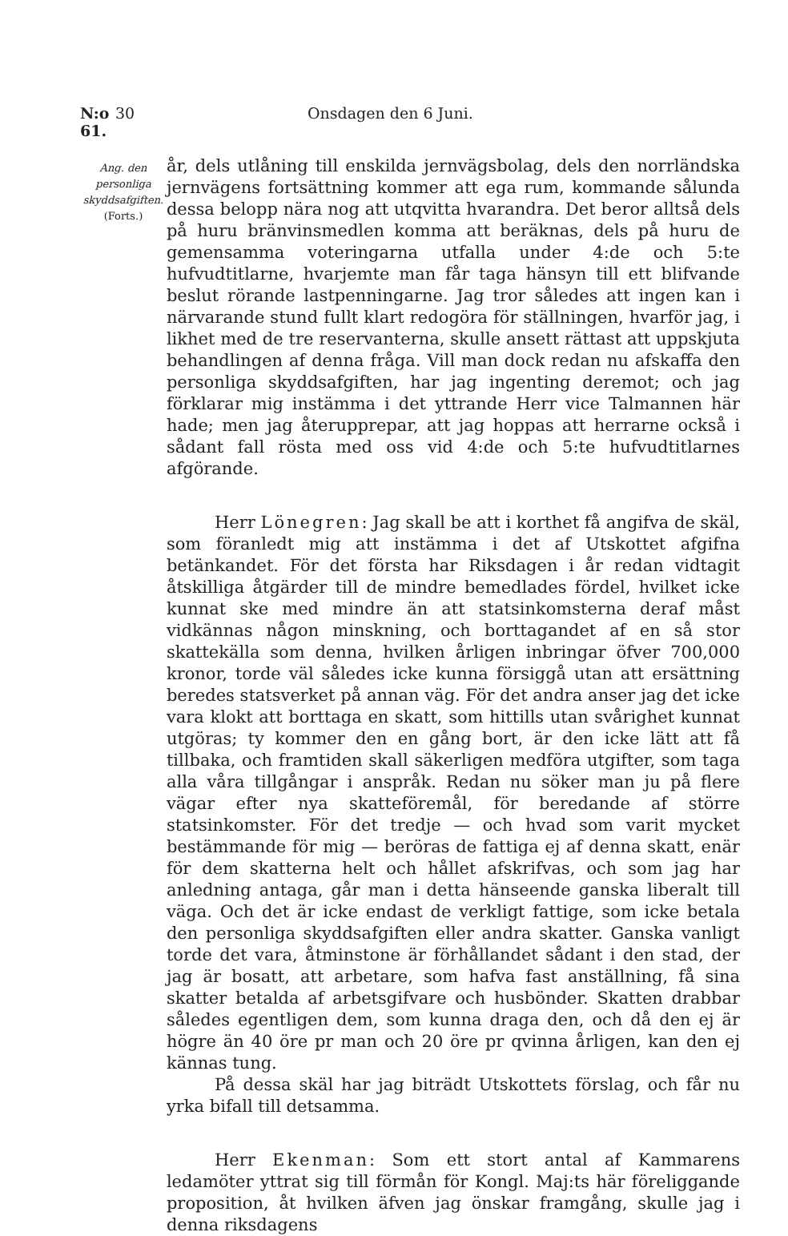N:o 61. 30 Onsdagen den 6 Juni.
Ang. den personliga skyddsafgiften.
(Forts.)
år, dels utlåning till enskilda jernvägsbolag, dels den norrländska jernvägens fortsättning kommer att ega rum, kommande sålunda dessa belopp nära nog att utqvitta hvarandra. Det beror alltså dels på huru bränvinsmedlen komma att beräknas, dels på huru de gemensamma voteringarna utfalla under 4:de och 5:te hufvudtitlarne, hvarjemte man får taga hänsyn till ett blifvande beslut rörande lastpenningarne. Jag tror således att ingen kan i närvarande stund fullt klart redogöra för ställningen, hvarför jag, i likhet med de tre reservanterna, skulle ansett rättast att uppskjuta behandlingen af denna fråga. Vill man dock redan nu afskaffa den personliga skyddsafgiften, har jag ingenting deremot; och jag förklarar mig instämma i det yttrande Herr vice Talmannen här hade; men jag återupprepar, att jag hoppas att herrarne också i sådant fall rösta med oss vid 4:de och 5:te hufvudtitlarnes afgörande.
Herr Lönegren: Jag skall be att i korthet få angifva de skäl, som föranledt mig att instämma i det af Utskottet afgifna betänkandet. För det första har Riksdagen i år redan vidtagit åtskilliga åtgärder till de mindre bemedlades fördel, hvilket icke kunnat ske med mindre än att statsinkomsterna deraf måst vidkännas någon minskning, och borttagandet af en så stor skattekälla som denna, hvilken årligen inbringar öfver 700,000 kronor, torde väl således icke kunna försiggå utan att ersättning beredes statsverket på annan väg. För det andra anser jag det icke vara klokt att borttaga en skatt, som hittills utan svårighet kunnat utgöras; ty kommer den en gång bort, är den icke lätt att få tillbaka, och framtiden skall säkerligen medföra utgifter, som taga alla våra tillgångar i anspråk. Redan nu söker man ju på flere vägar efter nya skatteföremål, för beredande af större statsinkomster. För det tredje — och hvad som varit mycket bestämmande för mig — beröras de fattiga ej af denna skatt, enär för dem skatterna helt och hållet afskrifvas, och som jag har anledning antaga, går man i detta hänseende ganska liberalt till väga. Och det är icke endast de verkligt fattige, som icke betala den personliga skyddsafgiften eller andra skatter. Ganska vanligt torde det vara, åtminstone är förhållandet sådant i den stad, der jag är bosatt, att arbetare, som hafva fast anställning, få sina skatter betalda af arbetsgifvare och husbönder. Skatten drabbar således egentligen dem, som kunna draga den, och då den ej är högre än 40 öre pr man och 20 öre pr qvinna årligen, kan den ej kännas tung.
På dessa skäl har jag biträdt Utskottets förslag, och får nu yrka bifall till detsamma.
Herr Ekenman: Som ett stort antal af Kammarens ledamöter yttrat sig till förmån för Kongl. Maj:ts här föreliggande proposition, åt hvilken äfven jag önskar framgång, skulle jag i denna riksdagens